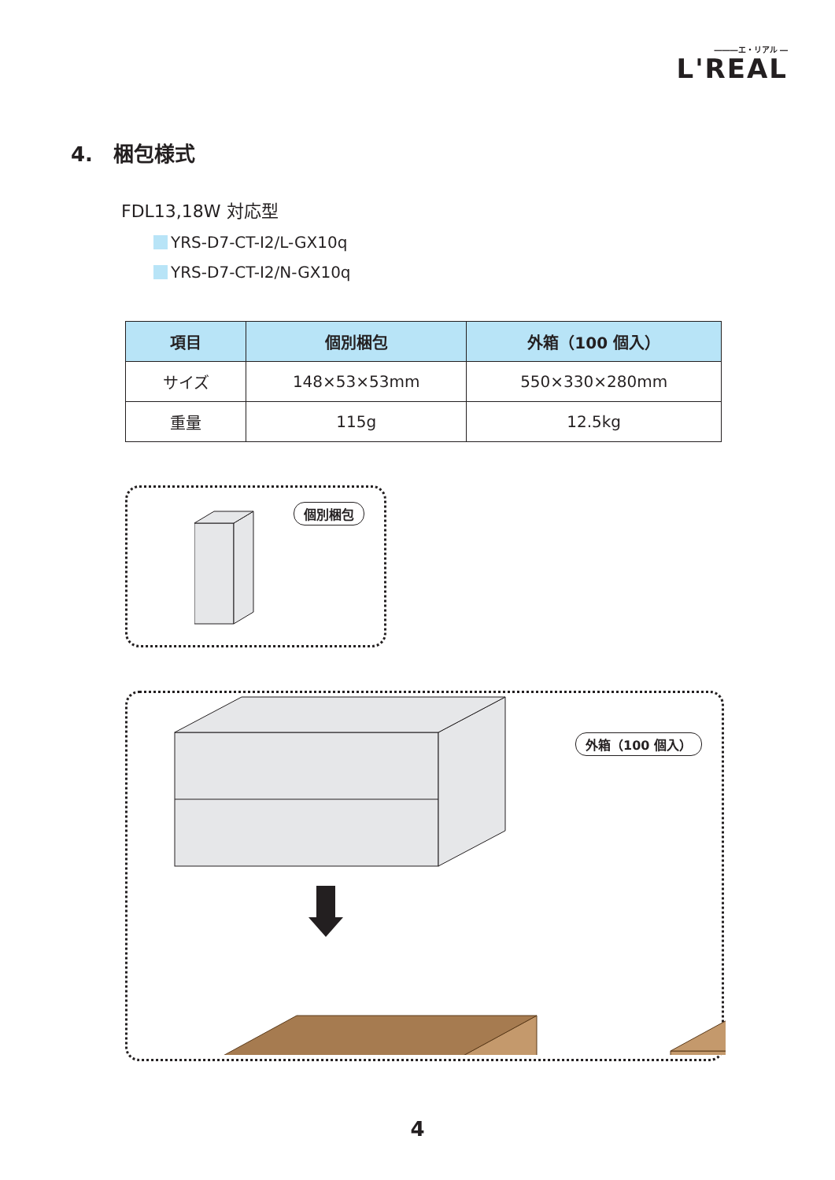―――エ・リアル ―
L'REAL
4.　梱包様式
FDL13,18W 対応型
YRS-D7-CT-I2/L-GX10q
YRS-D7-CT-I2/N-GX10q
| 項目 | 個別梱包 | 外箱（100 個入） |
| --- | --- | --- |
| サイズ | 148×53×53mm | 550×330×280mm |
| 重量 | 115g | 12.5kg |
個別梱包
外箱（100 個入）
4